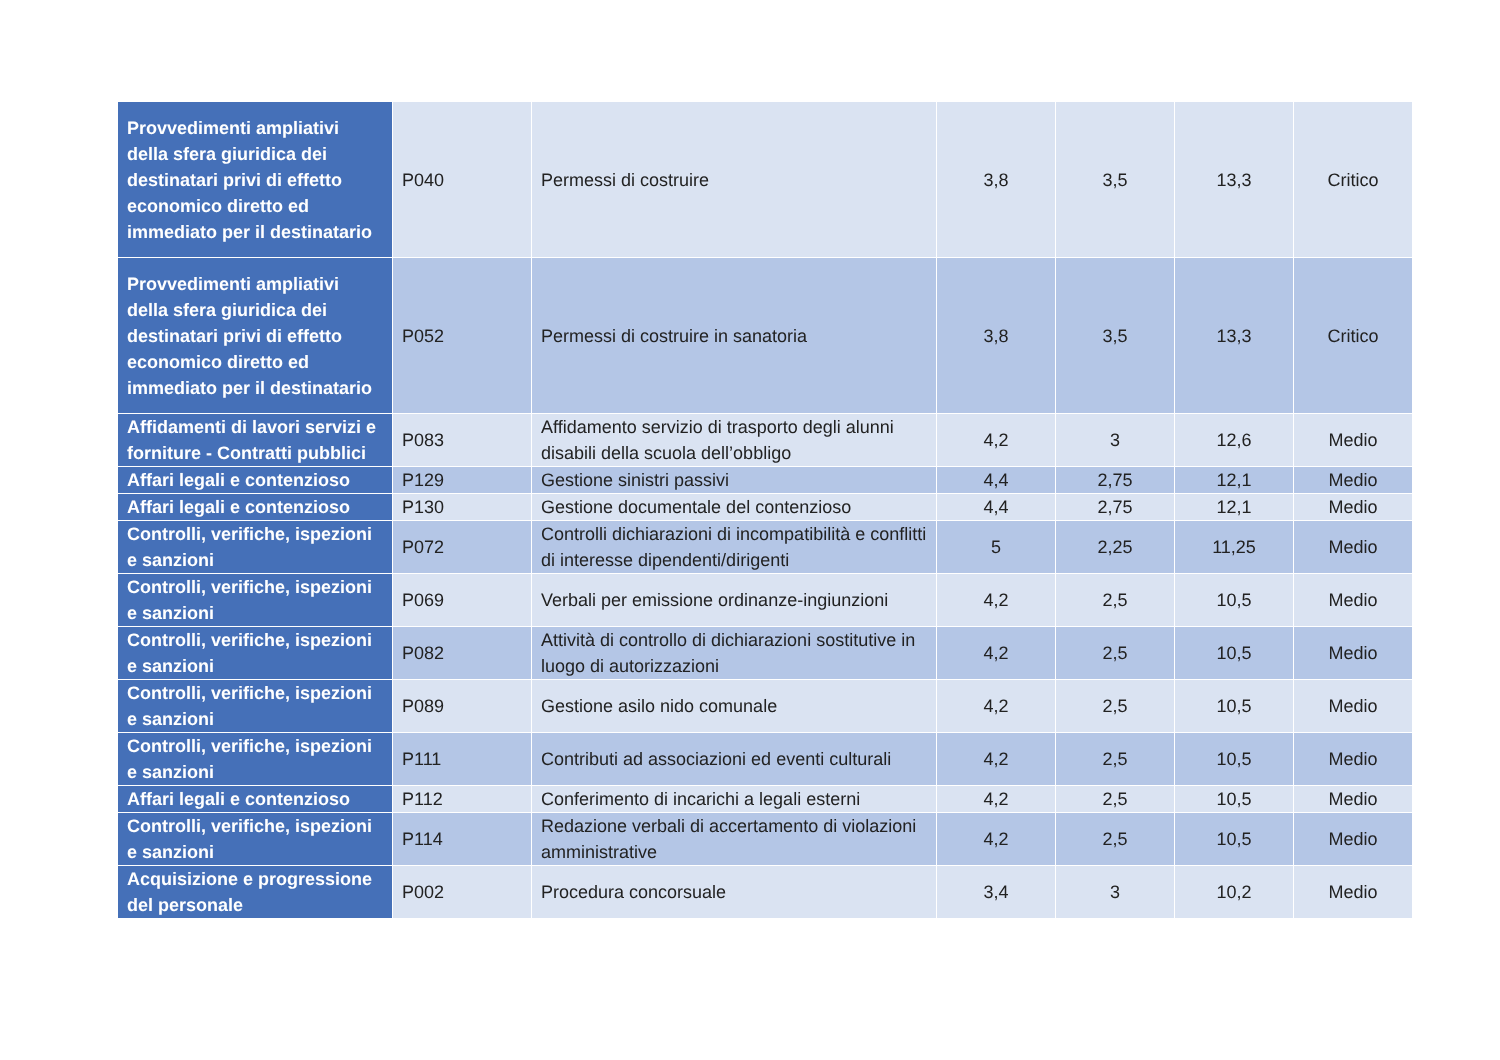| Provvedimenti ampliativi della sfera giuridica dei destinatari privi di effetto economico diretto ed immediato per il destinatario | P040 | Permessi di costruire | 3,8 | 3,5 | 13,3 | Critico |
| Provvedimenti ampliativi della sfera giuridica dei destinatari privi di effetto economico diretto ed immediato per il destinatario | P052 | Permessi di costruire in sanatoria | 3,8 | 3,5 | 13,3 | Critico |
| Affidamenti di lavori servizi e forniture - Contratti pubblici | P083 | Affidamento servizio di trasporto degli alunni disabili della scuola dell’obbligo | 4,2 | 3 | 12,6 | Medio |
| Affari legali e contenzioso | P129 | Gestione sinistri passivi | 4,4 | 2,75 | 12,1 | Medio |
| Affari legali e contenzioso | P130 | Gestione documentale del contenzioso | 4,4 | 2,75 | 12,1 | Medio |
| Controlli, verifiche, ispezioni e sanzioni | P072 | Controlli dichiarazioni di incompatibilità e conflitti di interesse dipendenti/dirigenti | 5 | 2,25 | 11,25 | Medio |
| Controlli, verifiche, ispezioni e sanzioni | P069 | Verbali per emissione ordinanze-ingiunzioni | 4,2 | 2,5 | 10,5 | Medio |
| Controlli, verifiche, ispezioni e sanzioni | P082 | Attività di controllo di dichiarazioni sostitutive in luogo di autorizzazioni | 4,2 | 2,5 | 10,5 | Medio |
| Controlli, verifiche, ispezioni e sanzioni | P089 | Gestione asilo nido comunale | 4,2 | 2,5 | 10,5 | Medio |
| Controlli, verifiche, ispezioni e sanzioni | P111 | Contributi ad associazioni ed eventi culturali | 4,2 | 2,5 | 10,5 | Medio |
| Affari legali e contenzioso | P112 | Conferimento di incarichi a legali esterni | 4,2 | 2,5 | 10,5 | Medio |
| Controlli, verifiche, ispezioni e sanzioni | P114 | Redazione verbali di accertamento di violazioni amministrative | 4,2 | 2,5 | 10,5 | Medio |
| Acquisizione e progressione del personale | P002 | Procedura concorsuale | 3,4 | 3 | 10,2 | Medio |